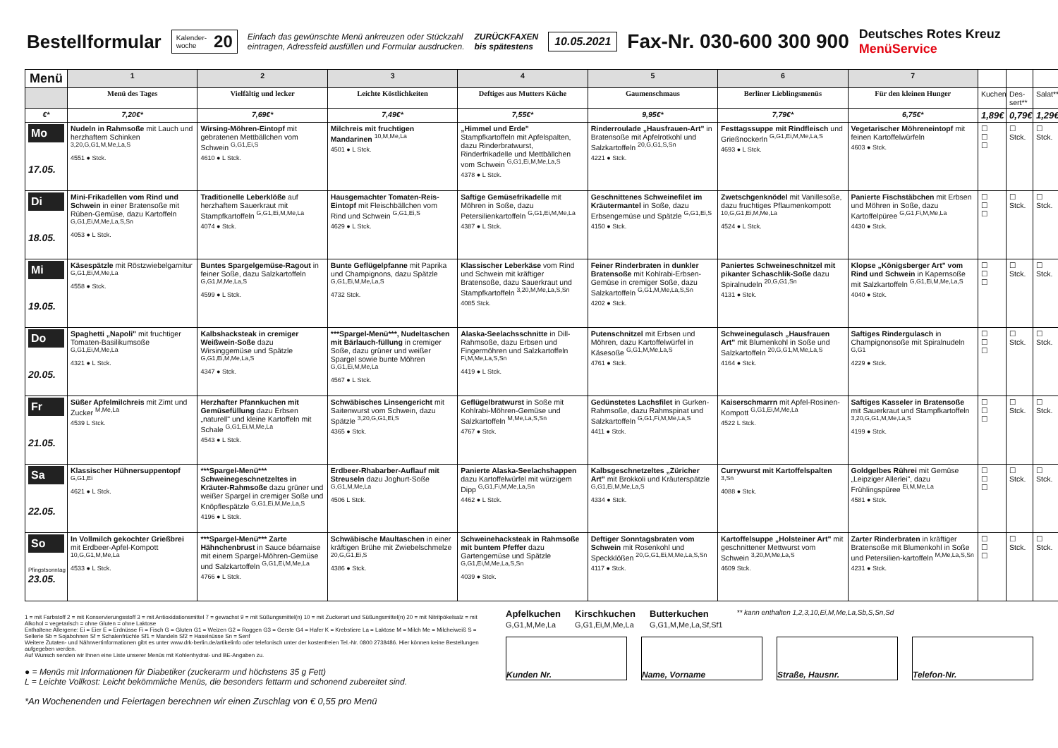Bestellformular
Kalender-
woche 20
Einfach das gewünschte Menü ankreuzen oder Stückzahl
eintragen, Adressfeld ausfüllen und Formular ausdrucken.
ZURÜCKFAXEN
bis spätestens
10.05.2021
Fax-Nr. 030-600 300 900
Deutsches Rotes Kreuz
MenüService
| Menü | 1 | 2 | 3 | 4 | 5 | 6 | 7 | | | |
| --- | --- | --- | --- | --- | --- | --- | --- | --- | --- | --- |
| | Menü des Tages | Vielfältig und lecker | Leichte Köstlichkeiten | Deftiges aus Mutters Küche | Gaumenschmaus | Berliner Lieblingsmenüs | Für den kleinen Hunger | Kuchen | Des-sert** | Salat** |
| €* | 7,20€* | 7,69€* | 7,49€* | 7,55€* | 9,95€* | 7,79€* | 6,75€* | 1,89€ | 0,79€ | 1,29€ |
| Mo 17.05. | Nudeln in Rahmsoße mit Lauch und herzhaftem Schinken <sup>3,20,G,G1,M,Me,La,S</sup> 4551 ● Stck. | Wirsing-Möhren-Eintopf mit gebratenen Mettbällchen vom Schwein <sup>G,G1,Ei,S</sup> 4610 ● L Stck. | Milchreis mit fruchtigen Mandarinen <sup>10,M,Me,La</sup> 4501 ● L Stck. | „Himmel und Erde" Stampfkartoffeln mit Apfelspalten, dazu Rinderbratwurst, Rinderfrikadelle und Mettbällchen vom Schwein <sup>G,G1,Ei,M,Me,La,S</sup> 4378 ● L Stck. | Rinderroulade „Hausfrauen-Art" in Bratensoße mit Apfelrotkohl und Salzkartoffeln <sup>20,G,G1,S,Sn</sup> 4221 ● Stck. | Festtagssuppe mit Rindfleisch und Grießnockerln <sup>G,G1,Ei,M,Me,La,S</sup> 4693 ● L Stck. | Vegetarischer Möhreneintopf mit feinen Kartoffelwürfeln 4603 ● Stck. | ☐ ☐ ☐ | ☐ Stck. | ☐ Stck. |
| Di 18.05. | Mini-Frikadellen vom Rind und Schwein in einer Bratensoße mit Rüben-Gemüse, dazu Kartoffeln <sup>G,G1,Ei,M,Me,La,S,Sn</sup> 4053 ● L Stck. | Traditionelle Leberklöße auf herzhaftem Sauerkraut mit Stampfkartoffeln <sup>G,G1,Ei,M,Me,La</sup> 4074 ● Stck. | Hausgemachter Tomaten-Reis-Eintopf mit Fleischbällchen vom Rind und Schwein <sup>G,G1,Ei,S</sup> 4629 ● L Stck. | Saftige Gemüsefrikadelle mit Möhren in Soße, dazu Petersilienkartoffeln <sup>G,G1,Ei,M,Me,La</sup> 4387 ● L Stck. | Geschnittenes Schweinefilet im Kräutermantel in Soße, dazu Erbsengemüse und Spätzle <sup>G,G1,Ei,S</sup> 4150 ● Stck. | Zwetschgenknödel mit Vanillesoße, dazu fruchtiges Pflaumenkompott <sup>10,G,G1,Ei,M,Me,La</sup> 4524 ● L Stck. | Panierte Fischstäbchen mit Erbsen und Möhren in Soße, dazu Kartoffelpüree <sup>G,G1,Fi,M,Me,La</sup> 4430 ● Stck. | ☐ ☐ ☐ | ☐ Stck. | ☐ Stck. |
| Mi 19.05. | Käsespätzle mit Röstzwiebelgarnitur <sup>G,G1,Ei,M,Me,La</sup> 4558 ● Stck. | Buntes Spargelgemüse-Ragout in feiner Soße, dazu Salzkartoffeln <sup>G,G1,M,Me,La,S</sup> 4599 ● L Stck. | Bunte Geflügelpfanne mit Paprika und Champignons, dazu Spätzle <sup>G,G1,Ei,M,Me,La,S</sup> 4732 Stck. | Klassischer Leberkäse vom Rind und Schwein mit kräftiger Bratensoße, dazu Sauerkraut und Stampfkartoffeln <sup>3,20,M,Me,La,S,Sn</sup> 4085 Stck. | Feiner Rinderbraten in dunkler Bratensoße mit Kohlrabi-Erbsen-Gemüse in cremiger Soße, dazu Salzkartoffeln <sup>G,G1,M,Me,La,S,Sn</sup> 4202 ● Stck. | Paniertes Schweineschnitzel mit pikanter Schaschlik-Soße dazu Spiralnudeln <sup>20,G,G1,Sn</sup> 4131 ● Stck. | Klopse „Königsberger Art" vom Rind und Schwein in Kapernsoße mit Salzkartoffeln <sup>G,G1,Ei,M,Me,La,S</sup> 4040 ● Stck. | ☐ ☐ ☐ | ☐ Stck. | ☐ Stck. |
| Do 20.05. | Spaghetti „Napoli" mit fruchtiger Tomaten-Basilikumsoße <sup>G,G1,Ei,M,Me,La</sup> 4321 ● L Stck. | Kalbshacksteak in cremiger Weißwein-Soße dazu Wirsinggemüse und Spätzle <sup>G,G1,Ei,M,Me,La,S</sup> 4347 ● Stck. | ***Spargel-Menü***, Nudeltaschen mit Bärlauch-füllung in cremiger Soße, dazu grüner und weißer Spargel sowie bunte Möhren <sup>G,G1,Ei,M,Me,La</sup> 4567 ● L Stck. | Alaska-Seelachsschnitte in Dill-Rahmsoße, dazu Erbsen und Fingermöhren und Salzkartoffeln <sup>Fi,M,Me,La,S,Sn</sup> 4419 ● L Stck. | Putenschnitzel mit Erbsen und Möhren, dazu Kartoffelwürfel in Käsesoße <sup>G,G1,M,Me,La,S</sup> 4761 ● Stck. | Schweinegulasch „Hausfrauen Art" mit Blumenkohl in Soße und Salzkartoffeln <sup>20,G,G1,M,Me,La,S</sup> 4164 ● Stck. | Saftiges Rindergulasch in Champignonsoße mit Spiralnudeln <sup>G,G1</sup> 4229 ● Stck. | ☐ ☐ ☐ | ☐ Stck. | ☐ Stck. |
| Fr 21.05. | Süßer Apfelmilchreis mit Zimt und Zucker <sup>M,Me,La</sup> 4539 L Stck. | Herzhafter Pfannkuchen mit Gemüsefüllung dazu Erbsen „naturell" und kleine Kartoffeln mit Schale <sup>G,G1,Ei,M,Me,La</sup> 4543 ● L Stck. | Schwäbisches Linsengericht mit Saitenwurst vom Schwein, dazu Spätzle <sup>3,20,G,G1,Ei,S</sup> 4365 ● Stck. | Geflügelbratwurst in Soße mit Kohlrabi-Möhren-Gemüse und Salzkartoffeln <sup>M,Me,La,S,Sn</sup> 4767 ● Stck. | Gedünstetes Lachsfilet in Gurken-Rahmsoße, dazu Rahmspinat und Salzkartoffeln <sup>G,G1,Fi,M,Me,La,S</sup> 4411 ● Stck. | Kaiserschmarrn mit Apfel-Rosinen-Kompott <sup>G,G1,Ei,M,Me,La</sup> 4522 L Stck. | Saftiges Kasseler in Bratensoße mit Sauerkraut und Stampfkartoffeln <sup>3,20,G,G1,M,Me,La,S</sup> 4199 ● Stck. | ☐ ☐ ☐ | ☐ Stck. | ☐ Stck. |
| Sa 22.05. | Klassischer Hühnersuppentopf <sup>G,G1,Ei</sup> 4621 ● L Stck. | ***Spargel-Menü*** Schweinegeschnetzeltes in Kräuter-Rahmsoße dazu grüner und weißer Spargel in cremiger Soße und Knöpflespätzle <sup>G,G1,Ei,M,Me,La,S</sup> 4196 ● L Stck. | Erdbeer-Rhabarber-Auflauf mit Streuseln dazu Joghurt-Soße <sup>G,G1,M,Me,La</sup> 4506 L Stck. | Panierte Alaska-Seelachshappen dazu Kartoffelwürfel mit würzigem Dipp <sup>G,G1,Fi,M,Me,La,Sn</sup> 4462 ● L Stck. | Kalbsgeschnetzeltes „Züricher Art" mit Brokkoli und Kräuterspätzle <sup>G,G1,Ei,M,Me,La,S</sup> 4334 ● Stck. | Currywurst mit Kartoffelspalten <sup>3,Sn</sup> 4088 ● Stck. | Goldgelbes Rührei mit Gemüse „Leipziger Allerlei", dazu Frühlingspüree <sup>Ei,M,Me,La</sup> 4581 ● Stck. | ☐ ☐ ☐ | ☐ Stck. | ☐ Stck. |
| So Pfingstsonntag 23.05. | In Vollmilch gekochter Grießbrei mit Erdbeer-Apfel-Kompott <sup>10,G,G1,M,Me,La</sup> 4533 ● L Stck. | ***Spargel-Menü*** Zarte Hähnchenbrust in Sauce béarnaise mit einem Spargel-Möhren-Gemüse und Salzkartoffeln <sup>G,G1,Ei,M,Me,La</sup> 4766 ● L Stck. | Schwäbische Maultaschen in einer kräftigen Brühe mit Zwiebelschmelze <sup>20,G,G1,Ei,S</sup> 4386 ● Stck. | Schweinehacksteak in Rahmsoße mit buntem Pfeffer dazu Gartengemüse und Spätzle <sup>G,G1,Ei,M,Me,La,S,Sn</sup> 4039 ● Stck. | Deftiger Sonntagsbraten vom Schwein mit Rosenkohl und Speckklößen <sup>20,G,G1,Ei,M,Me,La,S,Sn</sup> 4117 ● Stck. | Kartoffelsuppe „Holsteiner Art" mit geschnittener Mettwurst vom Schwein <sup>3,20,M,Me,La,S</sup> 4609 Stck. | Zarter Rinderbraten in kräftiger Bratensoße mit Blumenkohl in Soße und Petersilien-kartoffeln <sup>M,Me,La,S,Sn</sup> 4231 ● Stck. | ☐ ☐ ☐ | ☐ Stck. | ☐ Stck. |
1 = mit Farbstoff 2 = mit Konservierungsstoff 3 = mit Antioxidationsmittel 7 = gewachst 9 = mit Süßungsmittel(n) 10 = mit Zuckerart und Süßungsmittel(n) 20 = mit Nitritpökelsalz = mit Alkohol = vegetarisch = ohne Gluten = ohne Laktose
Enthaltene Allergene: Ei = Eier E = Erdnüsse Fi = Fisch G = Gluten G1 = Weizen G2 = Roggen G3 = Gerste G4 = Hafer K = Krebstiere La = Laktose M = Milch Me = Milcheiweiß S = Sellerie Sb = Sojabohnen Sf = Schalenfrüchte Sf1 = Mandeln Sf2 = Haselnüsse Sn = Senf
Weitere Zutaten- und Nährwertinformationen gibt es unter www.drk-berlin.de/artikelinfo oder telefonisch unter der kostenfreien Tel.-Nr. 0800 2738486. Hier können keine Bestellungen aufgegeben werden.
Auf Wunsch senden wir Ihnen eine Liste unserer Menüs mit Kohlenhydrat- und BE-Angaben zu.
● = Menüs mit Informationen für Diabetiker (zuckerarm und höchstens 35 g Fett)
L = Leichte Vollkost: Leicht bekömmliche Menüs, die besonders fettarm und schonend zubereitet sind.
*An Wochenenden und Feiertagen berechnen wir einen Zuschlag von € 0,55 pro Menü
Apfelkuchen
G,G1,M,Me,La
Kirschkuchen
G,G1,Ei,M,Me,La
Butterkuchen
G,G1,M,Me,La,Sf,Sf1
** kann enthalten 1,2,3,10,Ei,M,Me,La,Sb,S,Sn,Sd
Kunden Nr. Name, Vorname Straße, Hausnr. Telefon-Nr.